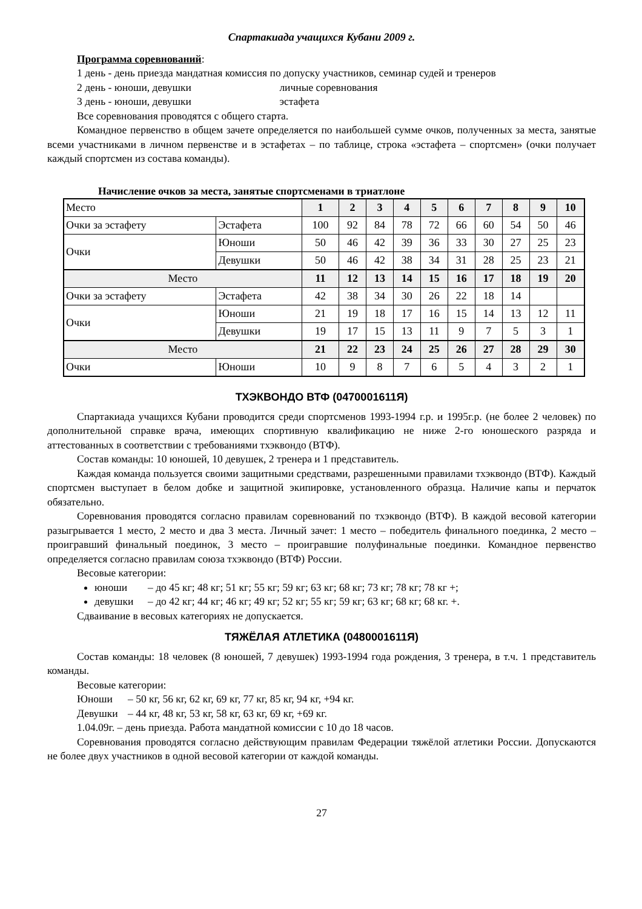Спартакиада учащихся Кубани 2009 г.
Программа соревнований:
1 день - день приезда мандатная комиссия по допуску участников, семинар судей и тренеров
2 день - юноши, девушки личные соревнования
3 день - юноши, девушки эстафета
Все соревнования проводятся с общего старта.
Командное первенство в общем зачете определяется по наибольшей сумме очков, полученных за места, занятые всеми участниками в личном первенстве и в эстафетах – по таблице, строка «эстафета – спортсмен» (очки получает каждый спортсмен из состава команды).
Начисление очков за места, занятые спортсменами в триатлоне
| Место | | 1 | 2 | 3 | 4 | 5 | 6 | 7 | 8 | 9 | 10 |
| Очки за эстафету | Эстафета | 100 | 92 | 84 | 78 | 72 | 66 | 60 | 54 | 50 | 46 |
| Очки | Юноши | 50 | 46 | 42 | 39 | 36 | 33 | 30 | 27 | 25 | 23 |
| | Девушки | 50 | 46 | 42 | 38 | 34 | 31 | 28 | 25 | 23 | 21 |
| Место | | 11 | 12 | 13 | 14 | 15 | 16 | 17 | 18 | 19 | 20 |
| Очки за эстафету | Эстафета | 42 | 38 | 34 | 30 | 26 | 22 | 18 | 14 | | |
| Очки | Юноши | 21 | 19 | 18 | 17 | 16 | 15 | 14 | 13 | 12 | 11 |
| | Девушки | 19 | 17 | 15 | 13 | 11 | 9 | 7 | 5 | 3 | 1 |
| Место | | 21 | 22 | 23 | 24 | 25 | 26 | 27 | 28 | 29 | 30 |
| Очки | Юноши | 10 | 9 | 8 | 7 | 6 | 5 | 4 | 3 | 2 | 1 |
ТХЭКВОНДО ВТФ (0470001611Я)
Спартакиада учащихся Кубани проводится среди спортсменов 1993-1994 г.р. и 1995г.р. (не более 2 человек) по дополнительной справке врача, имеющих спортивную квалификацию не ниже 2-го юношеского разряда и аттестованных в соответствии с требованиями тхэквондо (ВТФ).
Состав команды: 10 юношей, 10 девушек, 2 тренера и 1 представитель.
Каждая команда пользуется своими защитными средствами, разрешенными правилами тхэквондо (ВТФ). Каждый спортсмен выступает в белом добке и защитной экипировке, установленного образца. Наличие капы и перчаток обязательно.
Соревнования проводятся согласно правилам соревнований по тхэквондо (ВТФ). В каждой весовой категории разыгрывается 1 место, 2 место и два 3 места. Личный зачет: 1 место – победитель финального поединка, 2 место – проигравший финальный поединок, 3 место – проигравшие полуфинальные поединки. Командное первенство определяется согласно правилам союза тхэквондо (ВТФ) России.
Весовые категории:
юноши – до 45 кг; 48 кг; 51 кг; 55 кг; 59 кг; 63 кг; 68 кг; 73 кг; 78 кг; 78 кг +;
девушки – до 42 кг; 44 кг; 46 кг; 49 кг; 52 кг; 55 кг; 59 кг; 63 кг; 68 кг; 68 кг. +.
Сдваивание в весовых категориях не допускается.
ТЯЖЁЛАЯ АТЛЕТИКА (0480001611Я)
Состав команды: 18 человек (8 юношей, 7 девушек) 1993-1994 года рождения, 3 тренера, в т.ч. 1 представитель команды.
Весовые категории:
Юноши – 50 кг, 56 кг, 62 кг, 69 кг, 77 кг, 85 кг, 94 кг, +94 кг.
Девушки – 44 кг, 48 кг, 53 кг, 58 кг, 63 кг, 69 кг, +69 кг.
1.04.09г. – день приезда. Работа мандатной комиссии с 10 до 18 часов.
Соревнования проводятся согласно действующим правилам Федерации тяжёлой атлетики России. Допускаются не более двух участников в одной весовой категории от каждой команды.
27